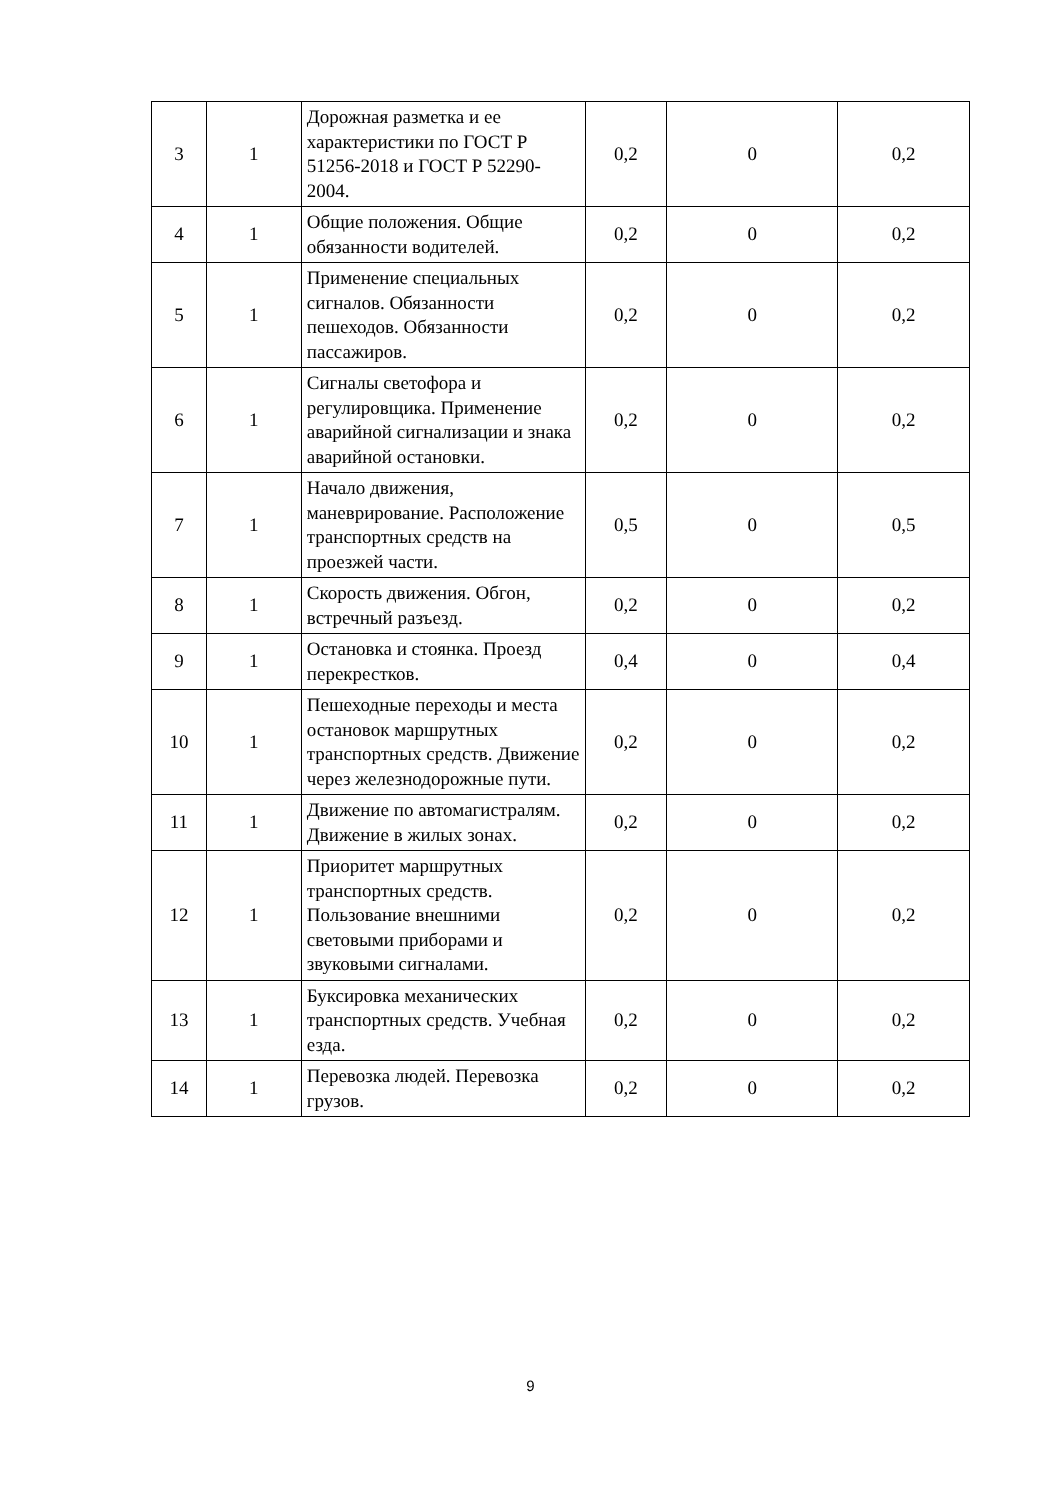| 3 | 1 | Дорожная разметка и ее характеристики по ГОСТ Р 51256-2018 и ГОСТ Р 52290-2004. | 0,2 | 0 | 0,2 |
| 4 | 1 | Общие положения. Общие обязанности водителей. | 0,2 | 0 | 0,2 |
| 5 | 1 | Применение специальных сигналов. Обязанности пешеходов. Обязанности пассажиров. | 0,2 | 0 | 0,2 |
| 6 | 1 | Сигналы светофора и регулировщика. Применение аварийной сигнализации и знака аварийной остановки. | 0,2 | 0 | 0,2 |
| 7 | 1 | Начало движения, маневрирование. Расположение транспортных средств на проезжей части. | 0,5 | 0 | 0,5 |
| 8 | 1 | Скорость движения. Обгон, встречный разъезд. | 0,2 | 0 | 0,2 |
| 9 | 1 | Остановка и стоянка. Проезд перекрестков. | 0,4 | 0 | 0,4 |
| 10 | 1 | Пешеходные переходы и места остановок маршрутных транспортных средств. Движение через железнодорожные пути. | 0,2 | 0 | 0,2 |
| 11 | 1 | Движение по автомагистралям. Движение в жилых зонах. | 0,2 | 0 | 0,2 |
| 12 | 1 | Приоритет маршрутных транспортных средств. Пользование внешними световыми приборами и звуковыми сигналами. | 0,2 | 0 | 0,2 |
| 13 | 1 | Буксировка механических транспортных средств. Учебная езда. | 0,2 | 0 | 0,2 |
| 14 | 1 | Перевозка людей. Перевозка грузов. | 0,2 | 0 | 0,2 |
9